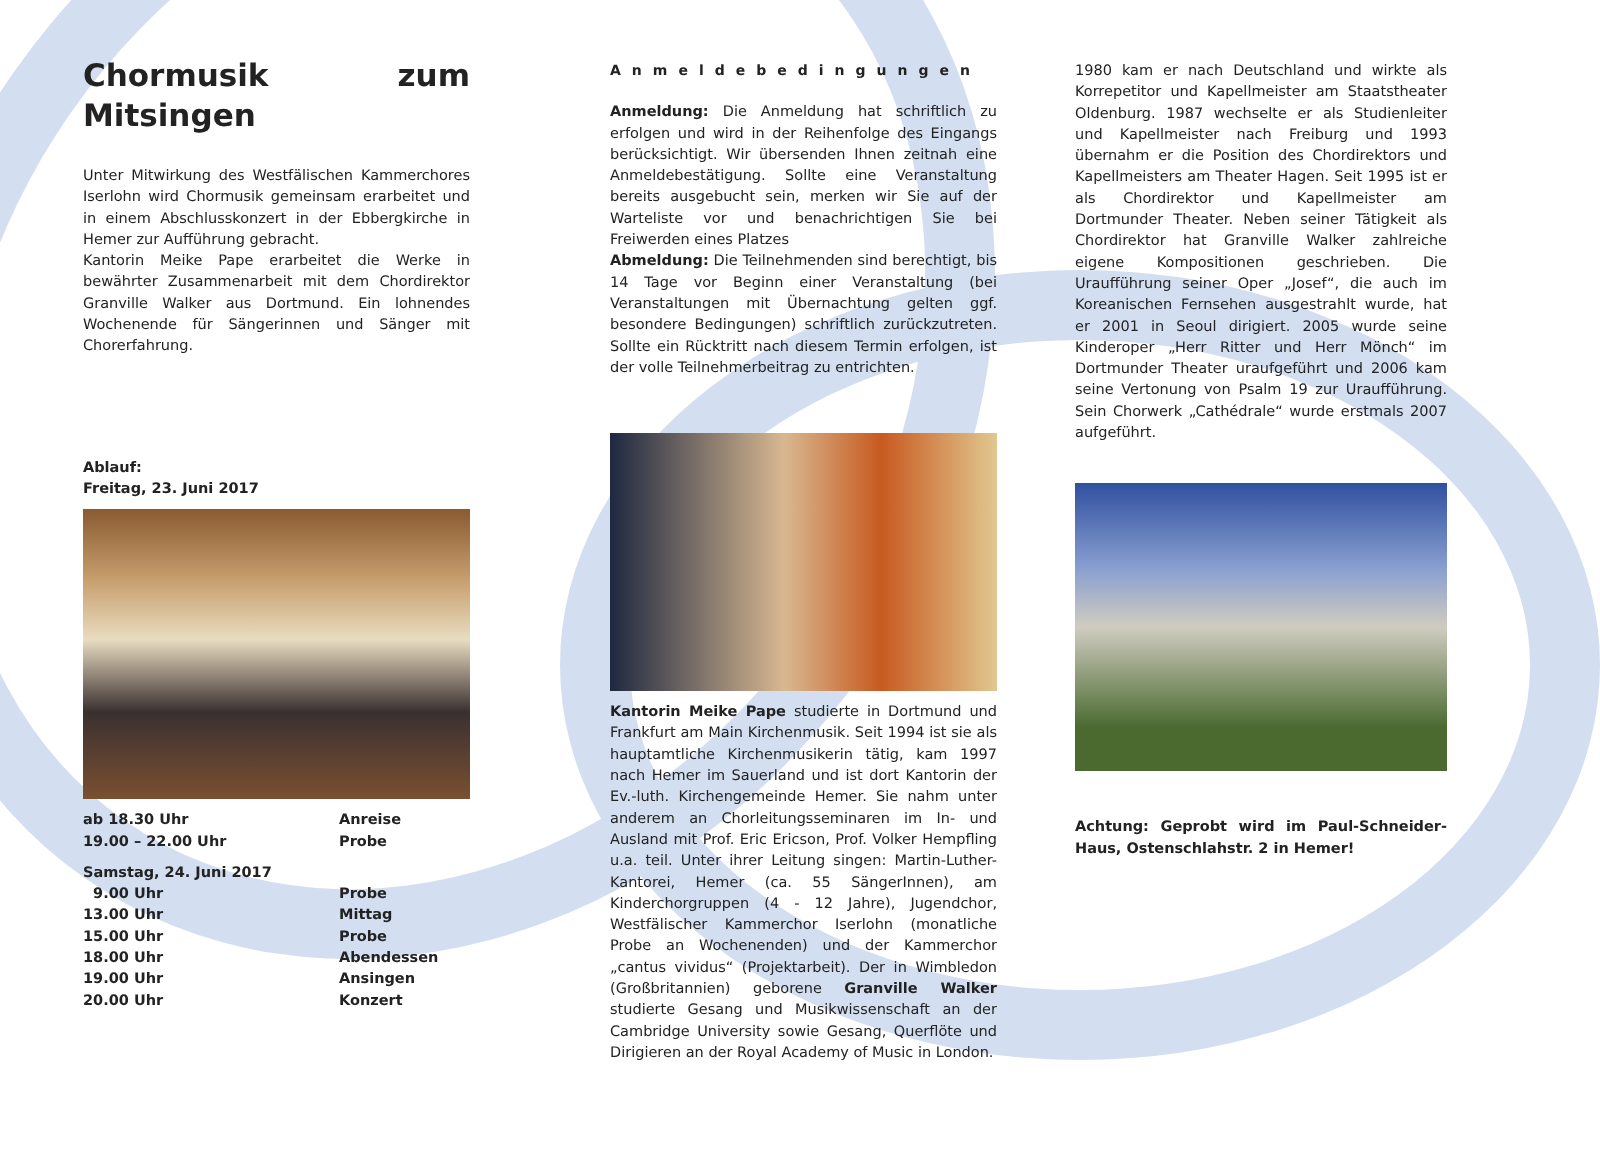Chormusik zum Mitsingen
Unter Mitwirkung des Westfälischen Kammerchores Iserlohn wird Chormusik gemeinsam erarbeitet und in einem Abschlusskonzert in der Ebbergkirche in Hemer zur Aufführung gebracht.
Kantorin Meike Pape erarbeitet die Werke in bewährter Zusammenarbeit mit dem Chordirektor Granville Walker aus Dortmund. Ein lohnendes Wochenende für Sängerinnen und Sänger mit Chorerfahrung.
Ablauf:
Freitag, 23. Juni 2017
ab 18.30 Uhr Anreise
19.00 – 22.00 Uhr Probe
Samstag, 24. Juni 2017
9.00 Uhr Probe
13.00 Uhr Mittag
15.00 Uhr Probe
18.00 Uhr Abendessen
19.00 Uhr Ansingen
20.00 Uhr Konzert
Anmeldebedingungen
Anmeldung: Die Anmeldung hat schriftlich zu erfolgen und wird in der Reihenfolge des Eingangs berücksichtigt. Wir übersenden Ihnen zeitnah eine Anmeldebestätigung. Sollte eine Veranstaltung bereits ausgebucht sein, merken wir Sie auf der Warteliste vor und benachrichtigen Sie bei Freiwerden eines Platzes
Abmeldung: Die Teilnehmenden sind berechtigt, bis 14 Tage vor Beginn einer Veranstaltung (bei Veranstaltungen mit Übernachtung gelten ggf. besondere Bedingungen) schriftlich zurückzutreten. Sollte ein Rücktritt nach diesem Termin erfolgen, ist der volle Teilnehmerbeitrag zu entrichten.
Kantorin Meike Pape studierte in Dortmund und Frankfurt am Main Kirchenmusik. Seit 1994 ist sie als hauptamtliche Kirchenmusikerin tätig, kam 1997 nach Hemer im Sauerland und ist dort Kantorin der Ev.-luth. Kirchengemeinde Hemer. Sie nahm unter anderem an Chorleitungsseminaren im In- und Ausland mit Prof. Eric Ericson, Prof. Volker Hempfling u.a. teil. Unter ihrer Leitung singen: Martin-Luther-Kantorei, Hemer (ca. 55 SängerInnen), am Kinderchorgruppen (4 - 12 Jahre), Jugendchor, Westfälischer Kammerchor Iserlohn (monatliche Probe an Wochenenden) und der Kammerchor „cantus vividus“ (Projektarbeit). Der in Wimbledon (Großbritannien) geborene Granville Walker studierte Gesang und Musikwissenschaft an der Cambridge University sowie Gesang, Querflöte und Dirigieren an der Royal Academy of Music in London.
1980 kam er nach Deutschland und wirkte als Korrepetitor und Kapellmeister am Staatstheater Oldenburg. 1987 wechselte er als Studienleiter und Kapellmeister nach Freiburg und 1993 übernahm er die Position des Chordirektors und Kapellmeisters am Theater Hagen. Seit 1995 ist er als Chordirektor und Kapellmeister am Dortmunder Theater. Neben seiner Tätigkeit als Chordirektor hat Granville Walker zahlreiche eigene Kompositionen geschrieben. Die Uraufführung seiner Oper „Josef“, die auch im Koreanischen Fernsehen ausgestrahlt wurde, hat er 2001 in Seoul dirigiert. 2005 wurde seine Kinderoper „Herr Ritter und Herr Mönch“ im Dortmunder Theater uraufgeführt und 2006 kam seine Vertonung von Psalm 19 zur Uraufführung. Sein Chorwerk „Cathédrale“ wurde erstmals 2007 aufgeführt.
Achtung: Geprobt wird im Paul-Schneider-Haus, Ostenschlahstr. 2 in Hemer!